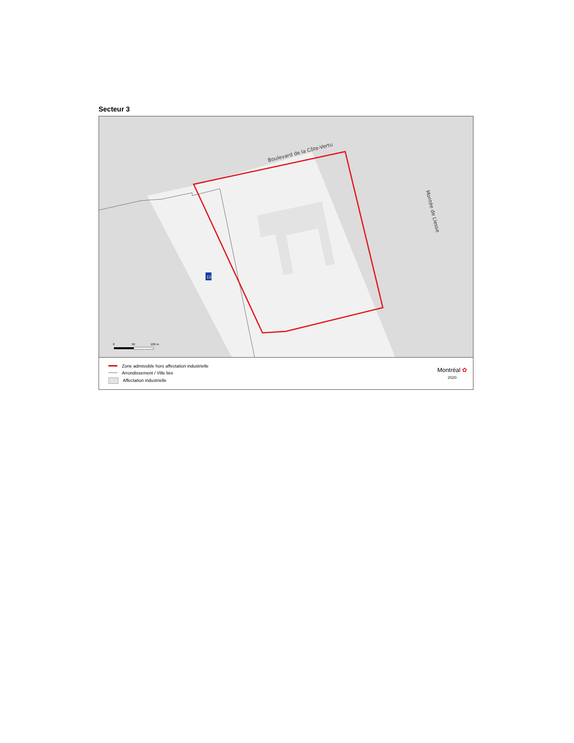Secteur 3
Boulevard de la Côte-Vertu
Montée de Liesse
13
0
50
100 m
Zone admissible hors affectation industrielle
Arrondissement / Ville liée
Affectation industrielle
Montréal ✿
2020